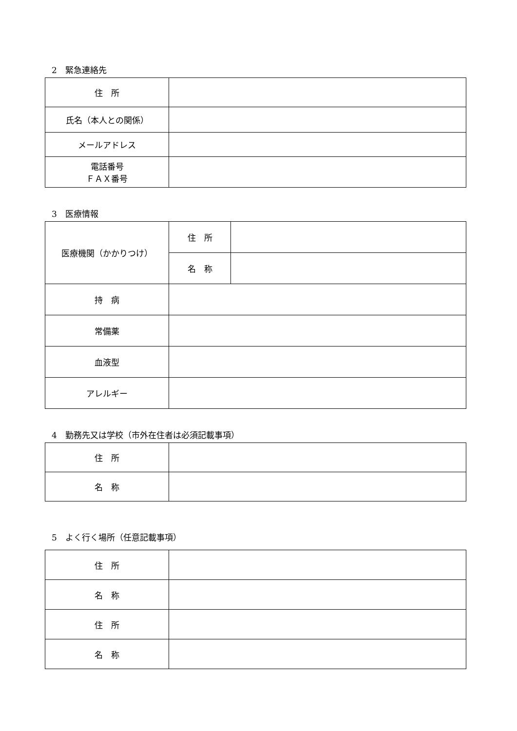2　緊急連絡先
| 住 所 | |
| 氏名（本人との関係） | |
| メールアドレス | |
| 電話番号 ＦＡＸ番号 | |
3　医療情報
| 医療機関（かかりつけ） | 住 所 | |
| | 名 称 | |
| 持 病 | | |
| 常備薬 | | |
| 血液型 | | |
| アレルギー | | |
4　勤務先又は学校（市外在住者は必須記載事項）
| 住 所 | |
| 名 称 | |
5　よく行く場所（任意記載事項）
| 住 所 | |
| 名 称 | |
| 住 所 | |
| 名 称 | |